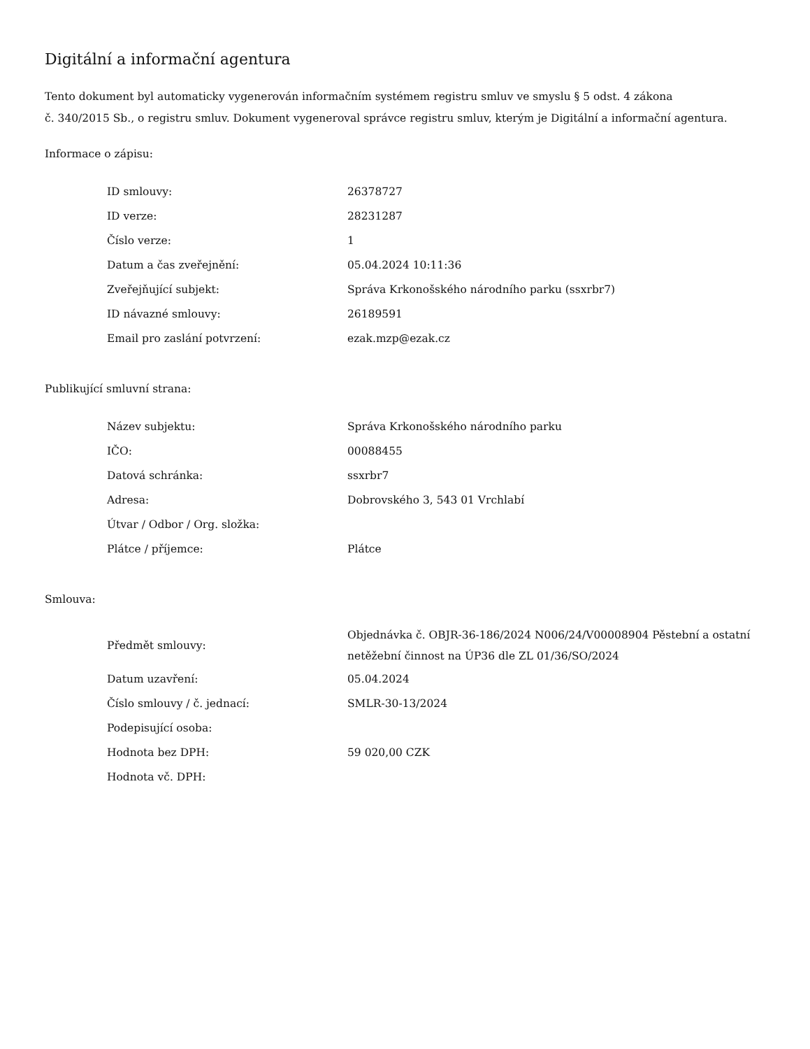Digitální a informační agentura
Tento dokument byl automaticky vygenerován informačním systémem registru smluv ve smyslu § 5 odst. 4 zákona
č. 340/2015 Sb., o registru smluv. Dokument vygeneroval správce registru smluv, kterým je Digitální a informační agentura.
Informace o zápisu:
| ID smlouvy: | 26378727 |
| ID verze: | 28231287 |
| Číslo verze: | 1 |
| Datum a čas zveřejnění: | 05.04.2024 10:11:36 |
| Zveřejňující subjekt: | Správa Krkonošského národního parku (ssxrbr7) |
| ID návazné smlouvy: | 26189591 |
| Email pro zaslání potvrzení: | ezak.mzp@ezak.cz |
Publikující smluvní strana:
| Název subjektu: | Správa Krkonošského národního parku |
| IČO: | 00088455 |
| Datová schránka: | ssxrbr7 |
| Adresa: | Dobrovského 3, 543 01 Vrchlabí |
| Útvar / Odbor / Org. složka: | |
| Plátce / příjemce: | Plátce |
Smlouva:
| Předmět smlouvy: | Objednávka č. OBJR-36-186/2024 N006/24/V00008904 Pěstební a ostatní netěžební činnost na ÚP36 dle ZL 01/36/SO/2024 |
| Datum uzavření: | 05.04.2024 |
| Číslo smlouvy / č. jednací: | SMLR-30-13/2024 |
| Podepisující osoba: | |
| Hodnota bez DPH: | 59 020,00 CZK |
| Hodnota vč. DPH: | |